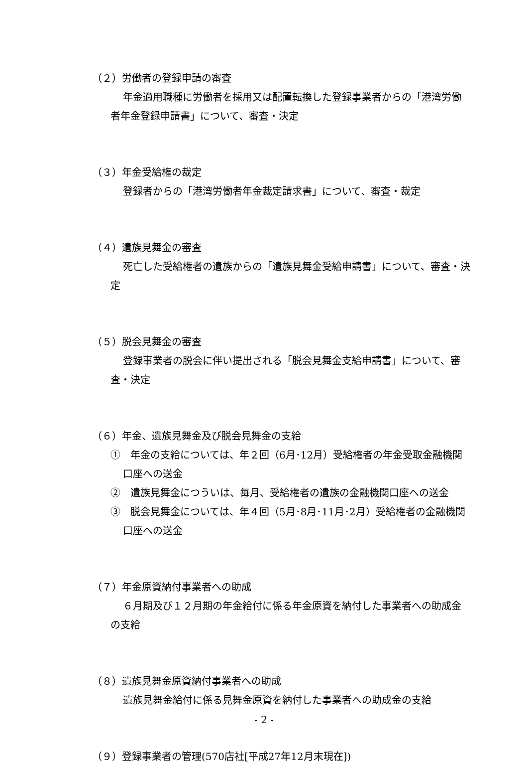（２）労働者の登録申請の審査
年金適用職種に労働者を採用又は配置転換した登録事業者からの「港湾労働者年金登録申請書」について、審査・決定
（３）年金受給権の裁定
登録者からの「港湾労働者年金裁定請求書」について、審査・裁定
（４）遺族見舞金の審査
死亡した受給権者の遺族からの「遺族見舞金受給申請書」について、審査・決定
（５）脱会見舞金の審査
登録事業者の脱会に伴い提出される「脱会見舞金支給申請書」について、審査・決定
（６）年金、遺族見舞金及び脱会見舞金の支給
①　年金の支給については、年２回（6月･12月）受給権者の年金受取金融機関口座への送金
②　遺族見舞金につういは、毎月、受給権者の遺族の金融機関口座への送金
③　脱会見舞金については、年４回（5月･8月･11月･2月）受給権者の金融機関口座への送金
（７）年金原資納付事業者への助成
６月期及び１２月期の年金給付に係る年金原資を納付した事業者への助成金の支給
（８）遺族見舞金原資納付事業者への助成
遺族見舞金給付に係る見舞金原資を納付した事業者への助成金の支給
（９）登録事業者の管理(570店社[平成27年12月末現在])
- 2 -